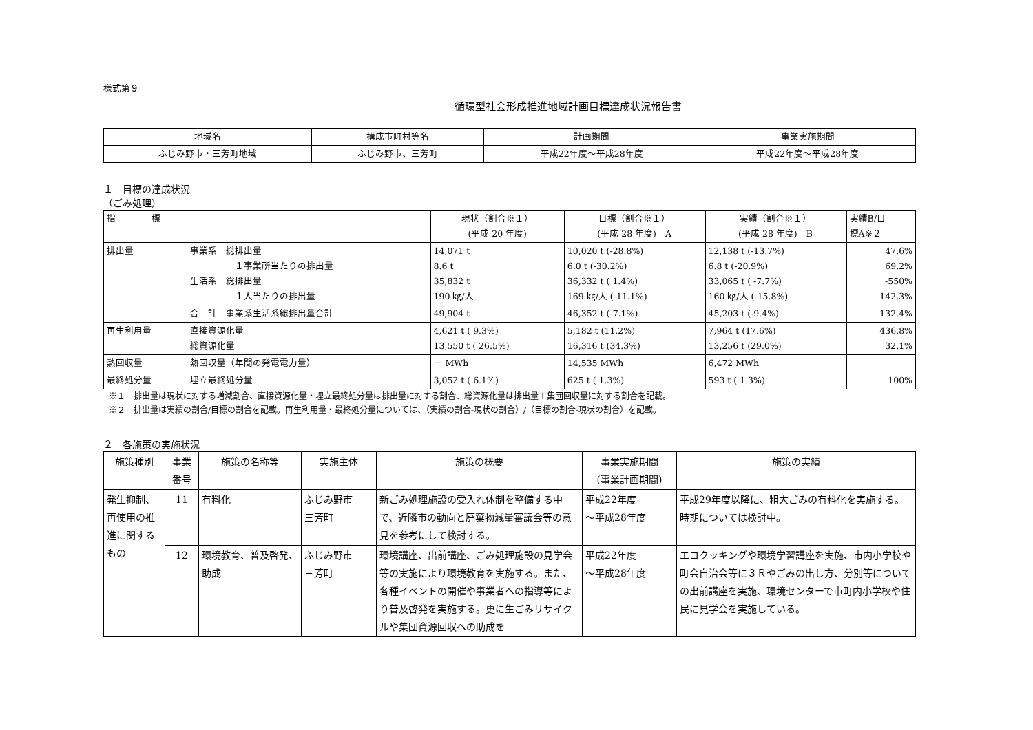様式第９
循環型社会形成推進地域計画目標達成状況報告書
| 地域名 | 構成市町村等名 | 計画期間 | 事業実施期間 |
| ふじみ野市・三芳町地域 | ふじみ野市、三芳町 | 平成22年度～平成28年度 | 平成22年度～平成28年度 |
１　目標の達成状況
（ごみ処理）
| 指 標 | | 現状（割合※１） (平成 20 年度) | 目標（割合※１） (平成 28 年度) A | 実績（割合※１） (平成 28 年度) B | 実績B/目 標A※２ |
| 排出量 | 事業系 総排出量 １事業所当たりの排出量 生活系 総排出量 １人当たりの排出量 | 14,071 t 8.6 t 35,832 t 190 ㎏/人 | 10,020 t (-28.8%) 6.0 t (-30.2%) 36,332 t ( 1.4%) 169 ㎏/人 (-11.1%) | 12,138 t (-13.7%) 6.8 t (-20.9%) 33,065 t ( -7.7%) 160 ㎏/人 (-15.8%) | 47.6% 69.2% -550% 142.3% |
| | 合 計 事業系生活系総排出量合計 | 49,904 t | 46,352 t (-7.1%) | 45,203 t (-9.4%) | 132.4% |
| 再生利用量 | 直接資源化量 総資源化量 | 4,621 t ( 9.3%) 13,550 t ( 26.5%) | 5,182 t (11.2%) 16,316 t (34.3%) | 7,964 t (17.6%) 13,256 t (29.0%) | 436.8% 32.1% |
| 熱回収量 | 熱回収量（年間の発電電力量） | － MWh | 14,535 MWh | 6,472 MWh | |
| 最終処分量 | 埋立最終処分量 | 3,052 t ( 6.1%) | 625 t ( 1.3%) | 593 t ( 1.3%) | 100% |
※１　排出量は現状に対する増減割合、直接資源化量・埋立最終処分量は排出量に対する割合、総資源化量は排出量＋集団回収量に対する割合を記載。
※２　排出量は実績の割合/目標の割合を記載。再生利用量・最終処分量については、（実績の割合-現状の割合）/（目標の割合-現状の割合）を記載。
２　各施策の実施状況
| 施策種別 | 事業番号 | 施策の名称等 | 実施主体 | 施策の概要 | 事業実施期間 (事業計画期間) | 施策の実績 |
| 発生抑制、再使用の推進に関するもの | 11 | 有料化 | ふじみ野市 三芳町 | 新ごみ処理施設の受入れ体制を整備する中で、近隣市の動向と廃棄物減量審議会等の意見を参考にして検討する。 | 平成22年度 ～平成28年度 | 平成29年度以降に、粗大ごみの有料化を実施する。時期については検討中。 |
| | 12 | 環境教育、普及啓発、助成 | ふじみ野市 三芳町 | 環境講座、出前講座、ごみ処理施設の見学会等の実施により環境教育を実施する。また、各種イベントの開催や事業者への指導等により普及啓発を実施する。更に生ごみリサイクルや集団資源回収への助成を | 平成22年度 ～平成28年度 | エコクッキングや環境学習講座を実施、市内小学校や町会自治会等に３Ｒやごみの出し方、分別等についての出前講座を実施、環境センターで市町内小学校や住民に見学会を実施している。 |